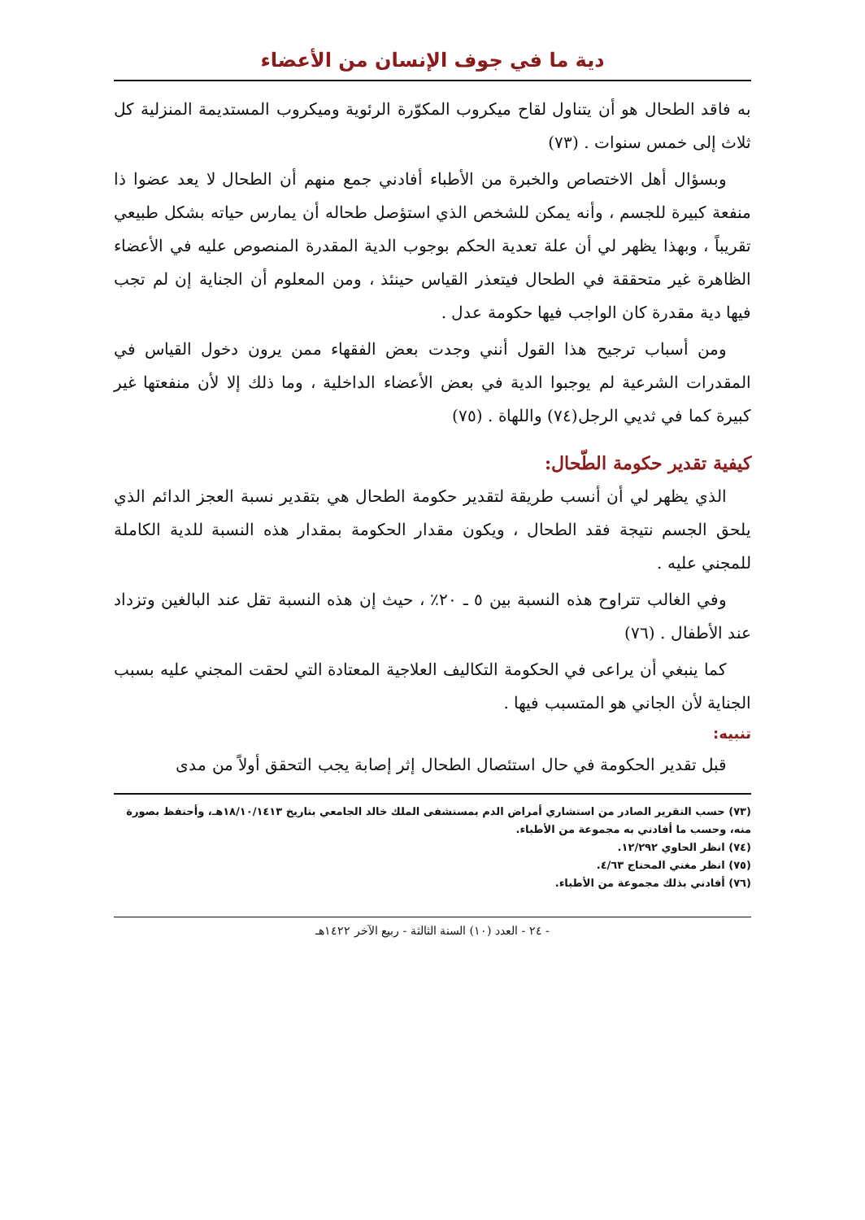دية ما في جوف الإنسان من الأعضاء
به فاقد الطحال هو أن يتناول لقاح ميكروب المكوّرة الرئوية وميكروب المستديمة المنزلية كل ثلاث إلى خمس سنوات . (٧٣)
وبسؤال أهل الاختصاص والخبرة من الأطباء أفادني جمع منهم أن الطحال لا يعد عضوا ذا منفعة كبيرة للجسم ، وأنه يمكن للشخص الذي استؤصل طحاله أن يمارس حياته بشكل طبيعي تقريباً ، وبهذا يظهر لي أن علة تعدية الحكم بوجوب الدية المقدرة المنصوص عليه في الأعضاء الظاهرة غير متحققة في الطحال فيتعذر القياس حينئذ ، ومن المعلوم أن الجناية إن لم تجب فيها دية مقدرة كان الواجب فيها حكومة عدل .
ومن أسباب ترجيح هذا القول أنني وجدت بعض الفقهاء ممن يرون دخول القياس في المقدرات الشرعية لم يوجبوا الدية في بعض الأعضاء الداخلية ، وما ذلك إلا لأن منفعتها غير كبيرة كما في ثديي الرجل(٧٤) واللهاة . (٧٥)
كيفية تقدير حكومة الطّحال:
الذي يظهر لي أن أنسب طريقة لتقدير حكومة الطحال هي بتقدير نسبة العجز الدائم الذي يلحق الجسم نتيجة فقد الطحال ، ويكون مقدار الحكومة بمقدار هذه النسبة للدية الكاملة للمجني عليه .
وفي الغالب تتراوح هذه النسبة بين ٥ ـ ٢٠٪ ، حيث إن هذه النسبة تقل عند البالغين وتزداد عند الأطفال . (٧٦)
كما ينبغي أن يراعى في الحكومة التكاليف العلاجية المعتادة التي لحقت المجني عليه بسبب الجناية لأن الجاني هو المتسبب فيها .
تنبيه:
قبل تقدير الحكومة في حال استئصال الطحال إثر إصابة يجب التحقق أولاً من مدى
(٧٣) حسب التقرير الصادر من استشاري أمراض الدم بمستشفى الملك خالد الجامعي بتاريخ ١٨/١٠/١٤١٣هـ، وأحتفظ بصورة منه، وحسب ما أفادني به مجموعة من الأطباء.
(٧٤) انظر الحاوي ١٢/٢٩٢.
(٧٥) انظر مغني المحتاج ٤/٦٣.
(٧٦) أفادني بذلك مجموعة من الأطباء.
- ٢٤ - العدد (١٠) السنة الثالثة - ربيع الآخر ١٤٢٢هـ